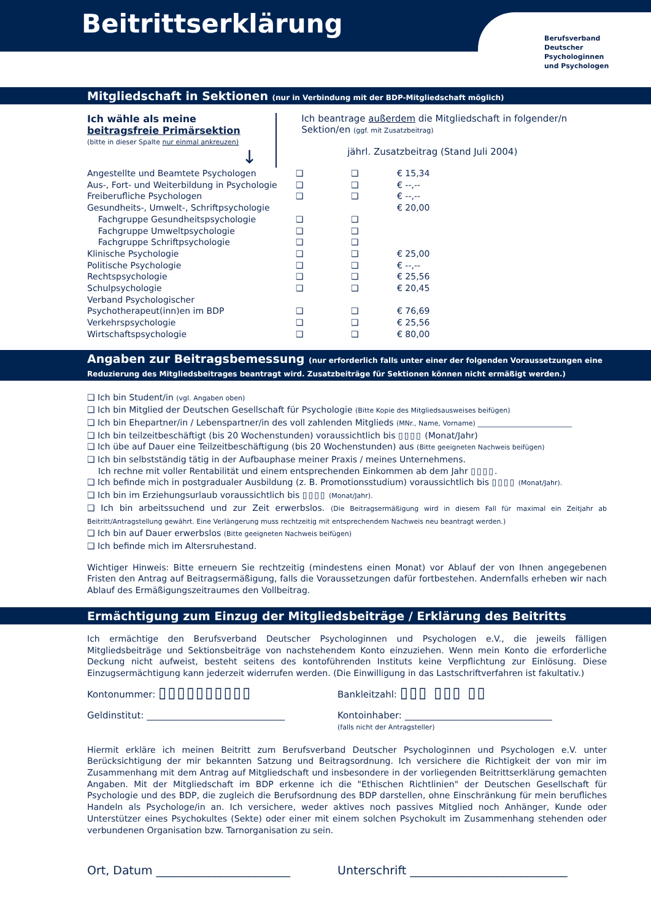Beitrittserklärung
Berufsverband
Deutscher
Psychologinnen
und Psychologen
Mitgliedschaft in Sektionen (nur in Verbindung mit der BDP-Mitgliedschaft möglich)
Ich wähle als meine beitragsfreie Primärsektion
(bitte in dieser Spalte nur einmal ankreuzen)
↓
Ich beantrage außerdem die Mitgliedschaft in folgender/n Sektion/en (ggf. mit Zusatzbeitrag)
jährl. Zusatzbeitrag (Stand Juli 2004)
| Angestellte und Beamtete Psychologen | ❑ | ❑ | € 15,34 |
| Aus-, Fort- und Weiterbildung in Psychologie | ❑ | ❑ | € --,-- |
| Freiberufliche Psychologen | ❑ | ❑ | € --,-- |
| Gesundheits-, Umwelt-, Schriftpsychologie | | | € 20,00 |
| Fachgruppe Gesundheitspsychologie | ❑ | ❑ | |
| Fachgruppe Umweltpsychologie | ❑ | ❑ | |
| Fachgruppe Schriftpsychologie | ❑ | ❑ | |
| Klinische Psychologie | ❑ | ❑ | € 25,00 |
| Politische Psychologie | ❑ | ❑ | € --,-- |
| Rechtspsychologie | ❑ | ❑ | € 25,56 |
| Schulpsychologie | ❑ | ❑ | € 20,45 |
| Verband Psychologischer Psychotherapeut(inn)en im BDP | ❑ | ❑ | € 76,69 |
| Verkehrspsychologie | ❑ | ❑ | € 25,56 |
| Wirtschaftspsychologie | ❑ | ❑ | € 80,00 |
Angaben zur Beitragsbemessung (nur erforderlich falls unter einer der folgenden Voraussetzungen eine Reduzierung des Mitgliedsbeitrages beantragt wird. Zusatzbeiträge für Sektionen können nicht ermäßigt werden.)
❑ Ich bin Student/in (vgl. Angaben oben)
❑ Ich bin Mitglied der Deutschen Gesellschaft für Psychologie (Bitte Kopie des Mitgliedsausweises beifügen)
❑ Ich bin Ehepartner/in / Lebenspartner/in des voll zahlenden Mitglieds (MNr., Name, Vorname) ____________________________
❑ Ich bin teilzeitbeschäftigt (bis 20 Wochenstunden) voraussichtlich bis ▯▯▯▯ (Monat/Jahr)
❑ Ich übe auf Dauer eine Teilzeitbeschäftigung (bis 20 Wochenstunden) aus (Bitte geeigneten Nachweis beifügen)
❑ Ich bin selbstständig tätig in der Aufbauphase meiner Praxis / meines Unternehmens.
Ich rechne mit voller Rentabilität und einem entsprechenden Einkommen ab dem Jahr ▯▯▯▯.
❑ Ich befinde mich in postgradualer Ausbildung (z. B. Promotionsstudium) voraussichtlich bis ▯▯▯▯ (Monat/Jahr).
❑ Ich bin im Erziehungsurlaub voraussichtlich bis ▯▯▯▯ (Monat/Jahr).
❑ Ich bin arbeitssuchend und zur Zeit erwerbslos. (Die Beitragsermäßigung wird in diesem Fall für maximal ein Zeitjahr ab Beitritt/Antragstellung gewährt. Eine Verlängerung muss rechtzeitig mit entsprechendem Nachweis neu beantragt werden.)
❑ Ich bin auf Dauer erwerbslos (Bitte geeigneten Nachweis beifügen)
❑ Ich befinde mich im Altersruhestand.
Wichtiger Hinweis: Bitte erneuern Sie rechtzeitig (mindestens einen Monat) vor Ablauf der von Ihnen angegebenen Fristen den Antrag auf Beitragsermäßigung, falls die Voraussetzungen dafür fortbestehen. Andernfalls erheben wir nach Ablauf des Ermäßigungszeitraumes den Vollbeitrag.
Ermächtigung zum Einzug der Mitgliedsbeiträge / Erklärung des Beitritts
Ich ermächtige den Berufsverband Deutscher Psychologinnen und Psychologen e.V., die jeweils fälligen Mitgliedsbeiträge und Sektionsbeiträge von nachstehendem Konto einzuziehen. Wenn mein Konto die erforderliche Deckung nicht aufweist, besteht seitens des kontoführenden Instituts keine Verpflichtung zur Einlösung. Diese Einzugsermächtigung kann jederzeit widerrufen werden. (Die Einwilligung in das Lastschriftverfahren ist fakultativ.)
Kontonummer: ▯▯▯▯▯▯▯▯▯▯
Bankleitzahl: ▯▯▯ ▯▯▯ ▯▯
Geldinstitut: ______________________________ Kontoinhaber: ________________________________
(falls nicht der Antragsteller)
Hiermit erkläre ich meinen Beitritt zum Berufsverband Deutscher Psychologinnen und Psychologen e.V. unter Berücksichtigung der mir bekannten Satzung und Beitragsordnung. Ich versichere die Richtigkeit der von mir im Zusammenhang mit dem Antrag auf Mitgliedschaft und insbesondere in der vorliegenden Beitrittserklärung gemachten Angaben. Mit der Mitgliedschaft im BDP erkenne ich die "Ethischen Richtlinien" der Deutschen Gesellschaft für Psychologie und des BDP, die zugleich die Berufsordnung des BDP darstellen, ohne Einschränkung für mein berufliches Handeln als Psychologe/in an. Ich versichere, weder aktives noch passives Mitglied noch Anhänger, Kunde oder Unterstützer eines Psychokultes (Sekte) oder einer mit einem solchen Psychokult im Zusammenhang stehenden oder verbundenen Organisation bzw. Tarnorganisation zu sein.
Ort, Datum _______________________ Unterschrift ___________________________